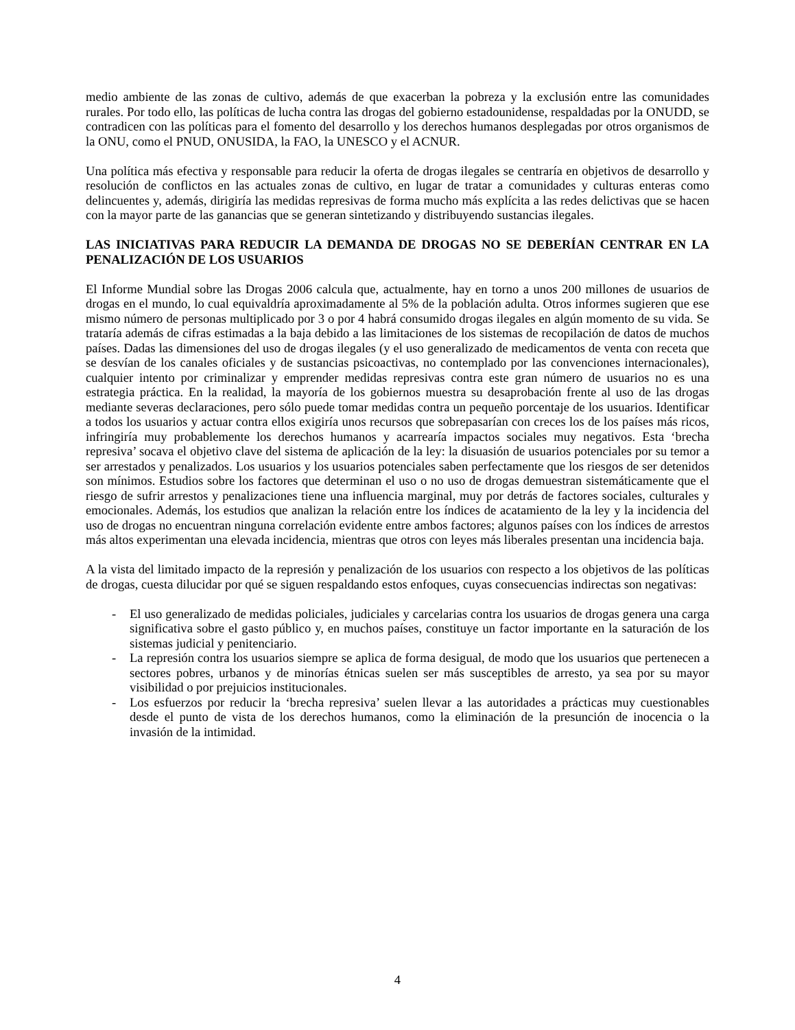medio ambiente de las zonas de cultivo, además de que exacerban la pobreza y la exclusión entre las comunidades rurales. Por todo ello, las políticas de lucha contra las drogas del gobierno estadounidense, respaldadas por la ONUDD, se contradicen con las políticas para el fomento del desarrollo y los derechos humanos desplegadas por otros organismos de la ONU, como el PNUD, ONUSIDA, la FAO, la UNESCO y el ACNUR.
Una política más efectiva y responsable para reducir la oferta de drogas ilegales se centraría en objetivos de desarrollo y resolución de conflictos en las actuales zonas de cultivo, en lugar de tratar a comunidades y culturas enteras como delincuentes y, además, dirigiría las medidas represivas de forma mucho más explícita a las redes delictivas que se hacen con la mayor parte de las ganancias que se generan sintetizando y distribuyendo sustancias ilegales.
LAS INICIATIVAS PARA REDUCIR LA DEMANDA DE DROGAS NO SE DEBERÍAN CENTRAR EN LA PENALIZACIÓN DE LOS USUARIOS
El Informe Mundial sobre las Drogas 2006 calcula que, actualmente, hay en torno a unos 200 millones de usuarios de drogas en el mundo, lo cual equivaldría aproximadamente al 5% de la población adulta. Otros informes sugieren que ese mismo número de personas multiplicado por 3 o por 4 habrá consumido drogas ilegales en algún momento de su vida. Se trataría además de cifras estimadas a la baja debido a las limitaciones de los sistemas de recopilación de datos de muchos países. Dadas las dimensiones del uso de drogas ilegales (y el uso generalizado de medicamentos de venta con receta que se desvían de los canales oficiales y de sustancias psicoactivas, no contemplado por las convenciones internacionales), cualquier intento por criminalizar y emprender medidas represivas contra este gran número de usuarios no es una estrategia práctica. En la realidad, la mayoría de los gobiernos muestra su desaprobación frente al uso de las drogas mediante severas declaraciones, pero sólo puede tomar medidas contra un pequeño porcentaje de los usuarios. Identificar a todos los usuarios y actuar contra ellos exigiría unos recursos que sobrepasarían con creces los de los países más ricos, infringiría muy probablemente los derechos humanos y acarrearía impactos sociales muy negativos. Esta ‘brecha represiva’ socava el objetivo clave del sistema de aplicación de la ley: la disuasión de usuarios potenciales por su temor a ser arrestados y penalizados. Los usuarios y los usuarios potenciales saben perfectamente que los riesgos de ser detenidos son mínimos. Estudios sobre los factores que determinan el uso o no uso de drogas demuestran sistemáticamente que el riesgo de sufrir arrestos y penalizaciones tiene una influencia marginal, muy por detrás de factores sociales, culturales y emocionales. Además, los estudios que analizan la relación entre los índices de acatamiento de la ley y la incidencia del uso de drogas no encuentran ninguna correlación evidente entre ambos factores; algunos países con los índices de arrestos más altos experimentan una elevada incidencia, mientras que otros con leyes más liberales presentan una incidencia baja.
A la vista del limitado impacto de la represión y penalización de los usuarios con respecto a los objetivos de las políticas de drogas, cuesta dilucidar por qué se siguen respaldando estos enfoques, cuyas consecuencias indirectas son negativas:
- El uso generalizado de medidas policiales, judiciales y carcelarias contra los usuarios de drogas genera una carga significativa sobre el gasto público y, en muchos países, constituye un factor importante en la saturación de los sistemas judicial y penitenciario.
- La represión contra los usuarios siempre se aplica de forma desigual, de modo que los usuarios que pertenecen a sectores pobres, urbanos y de minorías étnicas suelen ser más susceptibles de arresto, ya sea por su mayor visibilidad o por prejuicios institucionales.
- Los esfuerzos por reducir la ‘brecha represiva’ suelen llevar a las autoridades a prácticas muy cuestionables desde el punto de vista de los derechos humanos, como la eliminación de la presunción de inocencia o la invasión de la intimidad.
4